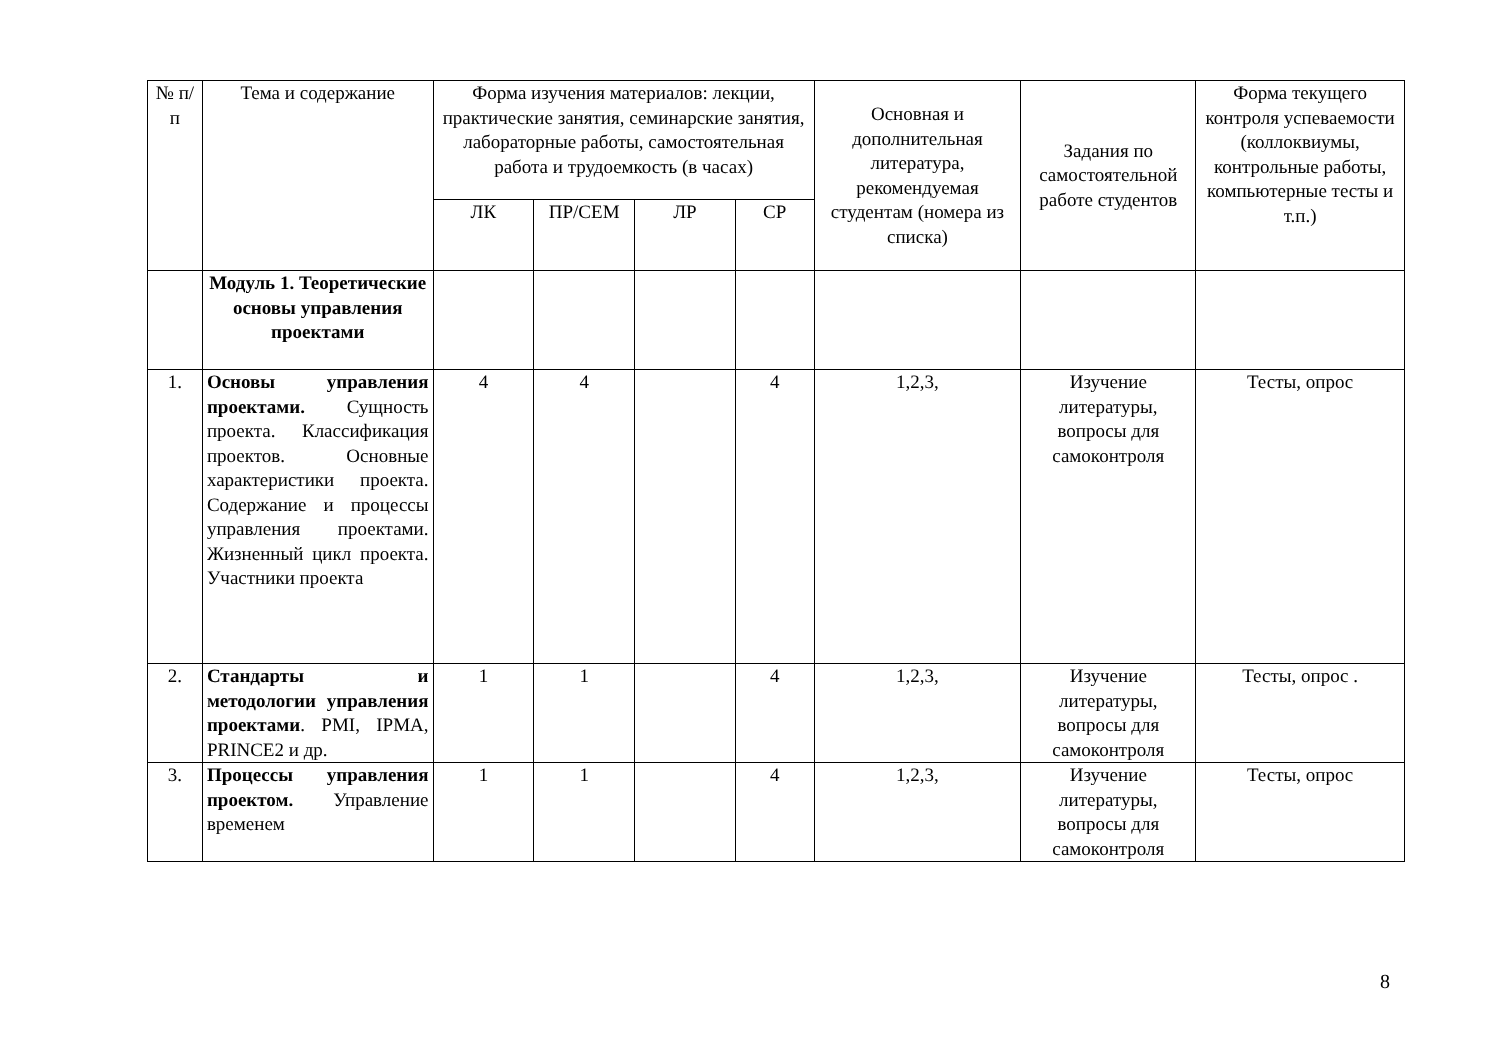| № п/п | Тема и содержание | Форма изучения материалов: лекции, практические занятия, семинарские занятия, лабораторные работы, самостоятельная работа и трудоемкость (в часах) | | | | Основная и дополнительная литература, рекомендуемая студентам (номера из списка) | Задания по самостоятельной работе студентов | Форма текущего контроля успеваемости (коллоквиумы, контрольные работы, компьютерные тесты и т.п.) |
| --- | --- | --- | --- | --- | --- | --- | --- | --- |
| | | ЛК | ПР/СЕМ | ЛР | СР | | | |
| | Модуль 1. Теоретические основы управления проектами | | | | | | | |
| 1. | Основы управления проектами. Сущность проекта. Классификация проектов. Основные характеристики проекта. Содержание и процессы управления проектами. Жизненный цикл проекта. Участники проекта | 4 | 4 | | 4 | 1,2,3, | Изучение литературы, вопросы для самоконтроля | Тесты, опрос |
| 2. | Стандарты и методологии управления проектами . PMI, IPMA, PRINCE2 и др. | 1 | 1 | | 4 | 1,2,3, | Изучение литературы, вопросы для самоконтроля | Тесты, опрос . |
| 3. | Процессы управления проектом. Управление временем | 1 | 1 | | 4 | 1,2,3, | Изучение литературы, вопросы для самоконтроля | Тесты, опрос |
8